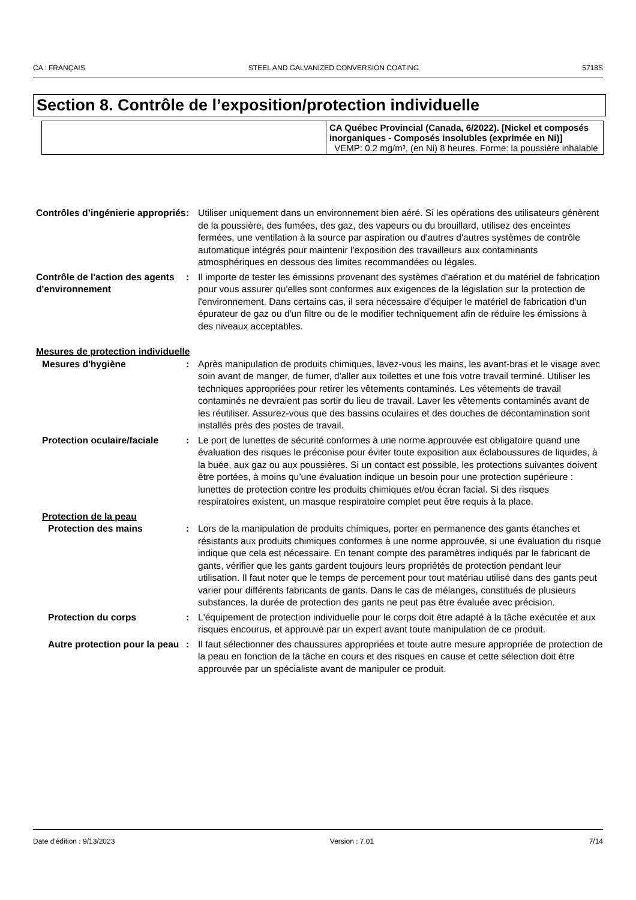CA : FRANÇAIS STEEL AND GALVANIZED CONVERSION COATING 5718S
Section 8. Contrôle de l’exposition/protection individuelle
| | CA Québec Provincial (Canada, 6/2022). [Nickel et composés inorganiques - Composés insolubles (exprimée en Ni)] VEMP: 0.2 mg/m³, (en Ni) 8 heures. Forme: la poussière inhalable |
Contrôles d’ingénierie appropriés
: Utiliser uniquement dans un environnement bien aéré. Si les opérations des utilisateurs génèrent de la poussière, des fumées, des gaz, des vapeurs ou du brouillard, utilisez des enceintes fermées, une ventilation à la source par aspiration ou d'autres d'autres systèmes de contrôle automatique intégrés pour maintenir l'exposition des travailleurs aux contaminants atmosphériques en dessous des limites recommandées ou légales.
Contrôle de l'action des agents d'environnement
: Il importe de tester les émissions provenant des systèmes d'aération et du matériel de fabrication pour vous assurer qu'elles sont conformes aux exigences de la législation sur la protection de l'environnement. Dans certains cas, il sera nécessaire d'équiper le matériel de fabrication d'un épurateur de gaz ou d'un filtre ou de le modifier techniquement afin de réduire les émissions à des niveaux acceptables.
Mesures de protection individuelle
Mesures d'hygiène : Après manipulation de produits chimiques, lavez-vous les mains, les avant-bras et le visage avec soin avant de manger, de fumer, d'aller aux toilettes et une fois votre travail terminé. Utiliser les techniques appropriées pour retirer les vêtements contaminés. Les vêtements de travail contaminés ne devraient pas sortir du lieu de travail. Laver les vêtements contaminés avant de les réutiliser. Assurez-vous que des bassins oculaires et des douches de décontamination sont installés près des postes de travail.
Protection oculaire/faciale
: Le port de lunettes de sécurité conformes à une norme approuvée est obligatoire quand une évaluation des risques le préconise pour éviter toute exposition aux éclaboussures de liquides, à la buée, aux gaz ou aux poussières. Si un contact est possible, les protections suivantes doivent être portées, à moins qu’une évaluation indique un besoin pour une protection supérieure : lunettes de protection contre les produits chimiques et/ou écran facial. Si des risques respiratoires existent, un masque respiratoire complet peut être requis à la place.
Protection de la peau
Protection des mains : Lors de la manipulation de produits chimiques, porter en permanence des gants étanches et résistants aux produits chimiques conformes à une norme approuvée, si une évaluation du risque indique que cela est nécessaire. En tenant compte des paramètres indiqués par le fabricant de gants, vérifier que les gants gardent toujours leurs propriétés de protection pendant leur utilisation. Il faut noter que le temps de percement pour tout matériau utilisé dans des gants peut varier pour différents fabricants de gants. Dans le cas de mélanges, constitués de plusieurs substances, la durée de protection des gants ne peut pas être évaluée avec précision.
Protection du corps : L'équipement de protection individuelle pour le corps doit être adapté à la tâche exécutée et aux risques encourus, et approuvé par un expert avant toute manipulation de ce produit.
Autre protection pour la peau
: Il faut sélectionner des chaussures appropriées et toute autre mesure appropriée de protection de la peau en fonction de la tâche en cours et des risques en cause et cette sélection doit être approuvée par un spécialiste avant de manipuler ce produit.
Date d'édition : 9/13/2023 Version : 7.01 7/14